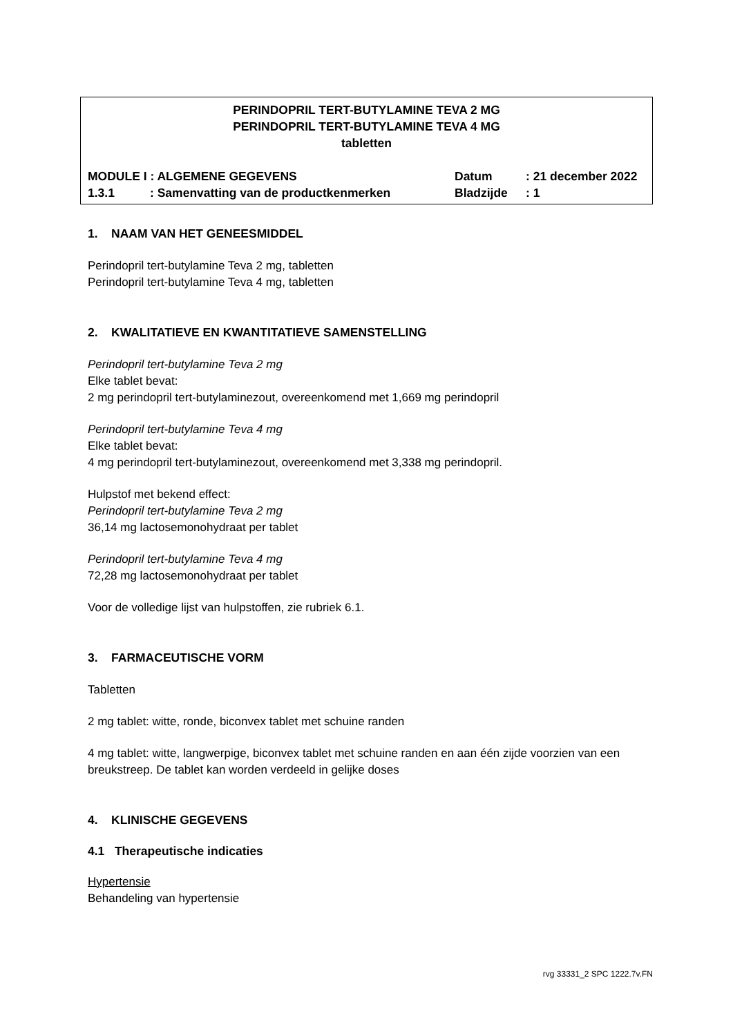PERINDOPRIL TERT-BUTYLAMINE TEVA 2 MG
PERINDOPRIL TERT-BUTYLAMINE TEVA 4 MG
tabletten
MODULE I : ALGEMENE GEGEVENS Datum: 21 december 2022
1.3.1: Samenvatting van de productkenmerken Bladzijde: 1
1. NAAM VAN HET GENEESMIDDEL
Perindopril tert-butylamine Teva 2 mg, tabletten
Perindopril tert-butylamine Teva 4 mg, tabletten
2. KWALITATIEVE EN KWANTITATIEVE SAMENSTELLING
Perindopril tert-butylamine Teva 2 mg
Elke tablet bevat:
2 mg perindopril tert-butylaminezout, overeenkomend met 1,669 mg perindopril
Perindopril tert-butylamine Teva 4 mg
Elke tablet bevat:
4 mg perindopril tert-butylaminezout, overeenkomend met 3,338 mg perindopril.
Hulpstof met bekend effect:
Perindopril tert-butylamine Teva 2 mg
36,14 mg lactosemonohydraat per tablet
Perindopril tert-butylamine Teva 4 mg
72,28 mg lactosemonohydraat per tablet
Voor de volledige lijst van hulpstoffen, zie rubriek 6.1.
3. FARMACEUTISCHE VORM
Tabletten
2 mg tablet: witte, ronde, biconvex tablet met schuine randen
4 mg tablet: witte, langwerpige, biconvex tablet met schuine randen en aan één zijde voorzien van een breukstreep. De tablet kan worden verdeeld in gelijke doses
4. KLINISCHE GEGEVENS
4.1 Therapeutische indicaties
Hypertensie
Behandeling van hypertensie
rvg 33331_2 SPC 1222.7v.FN